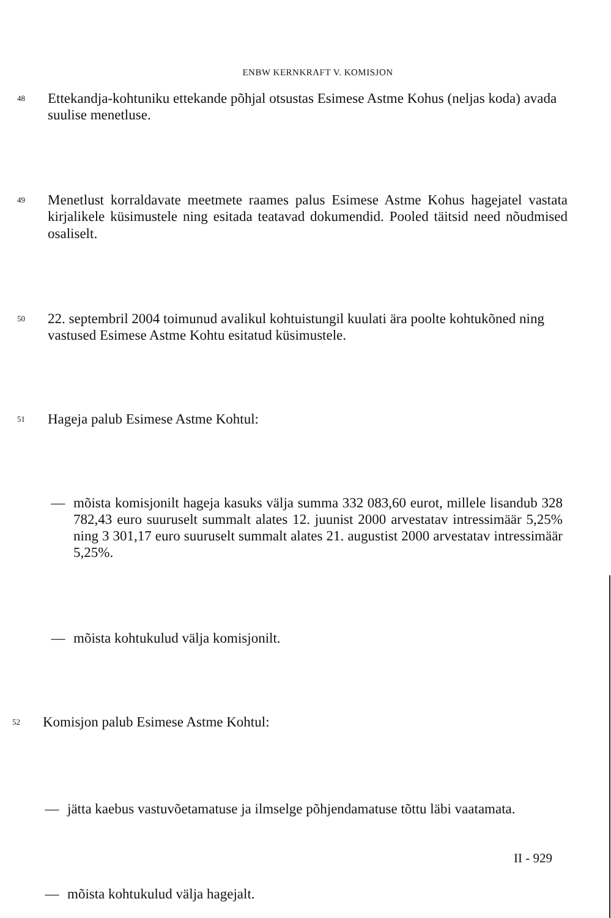ENBW KERNKRAFT V. KOMISJON
48 Ettekandja-kohtuniku ettekande põhjal otsustas Esimese Astme Kohus (neljas koda) avada suulise menetluse.
49 Menetlust korraldavate meetmete raames palus Esimese Astme Kohus hagejatel vastata kirjalikele küsimustele ning esitada teatavad dokumendid. Pooled täitsid need nõudmised osaliselt.
50 22. septembril 2004 toimunud avalikul kohtuistungil kuulati ära poolte kohtukõned ning vastused Esimese Astme Kohtu esitatud küsimustele.
51 Hageja palub Esimese Astme Kohtul:
— mõista komisjonilt hageja kasuks välja summa 332 083,60 eurot, millele lisandub 328 782,43 euro suuruselt summalt alates 12. juunist 2000 arvestatav intressimäär 5,25% ning 3 301,17 euro suuruselt summalt alates 21. augustist 2000 arvestatav intressimäär 5,25%.
— mõista kohtukulud välja komisjonilt.
52 Komisjon palub Esimese Astme Kohtul:
— jätta kaebus vastuvõetamatuse ja ilmselge põhjendamatuse tõttu läbi vaatamata.
— mõista kohtukulud välja hagejalt.
II - 929